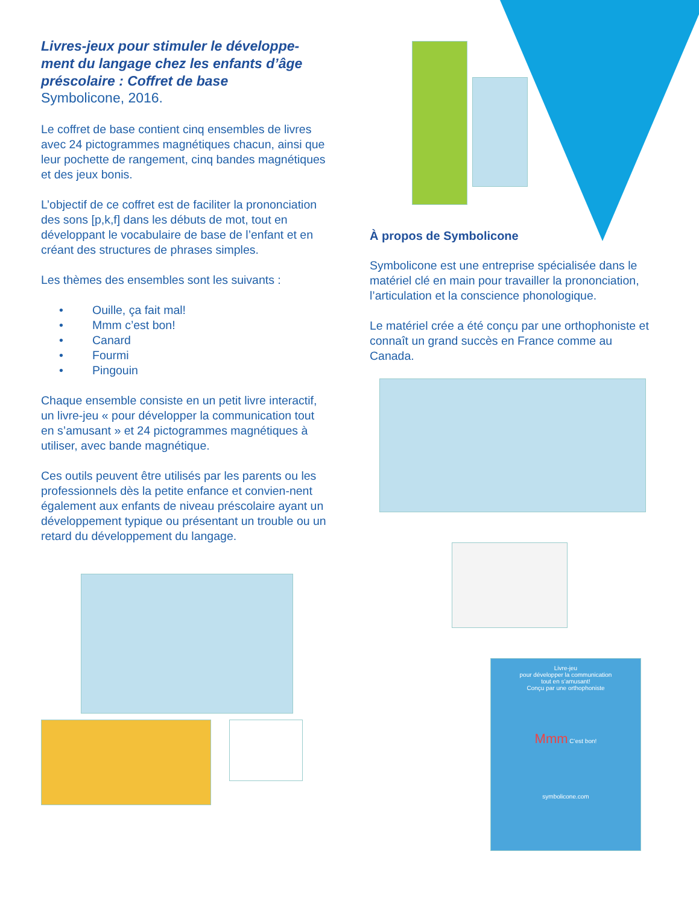Livres-jeux pour stimuler le développe-ment du langage chez les enfants d’âge préscolaire : Coffret de base
Symbolicone, 2016.
Le coffret de base contient cinq ensembles de livres avec 24 pictogrammes magnétiques chacun, ainsi que leur pochette de rangement, cinq bandes magnétiques et des jeux bonis.
L’objectif de ce coffret est de faciliter la prononciation des sons [p,k,f] dans les débuts de mot, tout en développant le vocabulaire de base de l’enfant et en créant des structures de phrases simples.
Les thèmes des ensembles sont les suivants :
• Ouille, ça fait mal!
• Mmm c’est bon!
• Canard
• Fourmi
• Pingouin
Chaque ensemble consiste en un petit livre interactif, un livre-jeu « pour développer la communication tout en s’amusant » et 24 pictogrammes magnétiques à utiliser, avec bande magnétique.
Ces outils peuvent être utilisés par les parents ou les professionnels dès la petite enfance et convien-nent également aux enfants de niveau préscolaire ayant un développement typique ou présentant un trouble ou un retard du développement du langage.
À propos de Symbolicone
Symbolicone est une entreprise spécialisée dans le matériel clé en main pour travailler la prononciation, l’articulation et la conscience phonologique.
Le matériel crée a été conçu par une orthophoniste et connaît un grand succès en France comme au Canada.
Livre-jeu
pour développer la communication
tout en s’amusant!
Conçu par une orthophoniste
Mmm C’est bon!
symbolicone.com